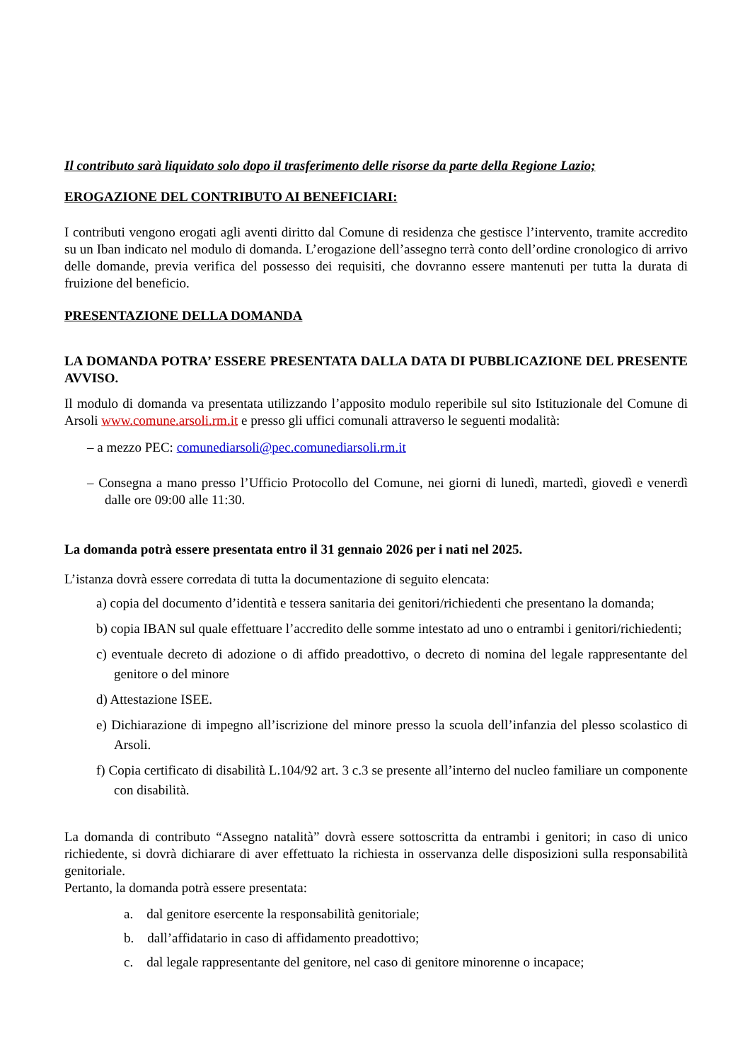Il contributo sarà liquidato solo dopo il trasferimento delle risorse da parte della Regione Lazio;
EROGAZIONE DEL CONTRIBUTO AI BENEFICIARI:
I contributi vengono erogati agli aventi diritto dal Comune di residenza che gestisce l’intervento, tramite accredito su un Iban indicato nel modulo di domanda. L’erogazione dell’assegno terrà conto dell’ordine cronologico di arrivo delle domande, previa verifica del possesso dei requisiti, che dovranno essere mantenuti per tutta la durata di fruizione del beneficio.
PRESENTAZIONE DELLA DOMANDA
LA DOMANDA POTRA’ ESSERE PRESENTATA DALLA DATA DI PUBBLICAZIONE DEL PRESENTE AVVISO.
Il modulo di domanda va presentata utilizzando l’apposito modulo reperibile sul sito Istituzionale del Comune di Arsoli www.comune.arsoli.rm.it e presso gli uffici comunali attraverso le seguenti modalità:
– a mezzo PEC: comunediarsoli@pec.comunediarsoli.rm.it
– Consegna a mano presso l’Ufficio Protocollo del Comune, nei giorni di lunedì, martedì, giovedì e venerdì dalle ore 09:00 alle 11:30.
La domanda potrà essere presentata entro il 31 gennaio 2026 per i nati nel 2025.
L’istanza dovrà essere corredata di tutta la documentazione di seguito elencata:
a) copia del documento d’identità e tessera sanitaria dei genitori/richiedenti che presentano la domanda;
b) copia IBAN sul quale effettuare l’accredito delle somme intestato ad uno o entrambi i genitori/richiedenti;
c) eventuale decreto di adozione o di affido preadottivo, o decreto di nomina del legale rappresentante del genitore o del minore
d) Attestazione ISEE.
e) Dichiarazione di impegno all’iscrizione del minore presso la scuola dell’infanzia del plesso scolastico di Arsoli.
f) Copia certificato di disabilità L.104/92 art. 3 c.3 se presente all’interno del nucleo familiare un componente con disabilità.
La domanda di contributo “Assegno natalità” dovrà essere sottoscritta da entrambi i genitori; in caso di unico richiedente, si dovrà dichiarare di aver effettuato la richiesta in osservanza delle disposizioni sulla responsabilità genitoriale.
Pertanto, la domanda potrà essere presentata:
a. dal genitore esercente la responsabilità genitoriale;
b. dall’affidatario in caso di affidamento preadottivo;
c. dal legale rappresentante del genitore, nel caso di genitore minorenne o incapace;